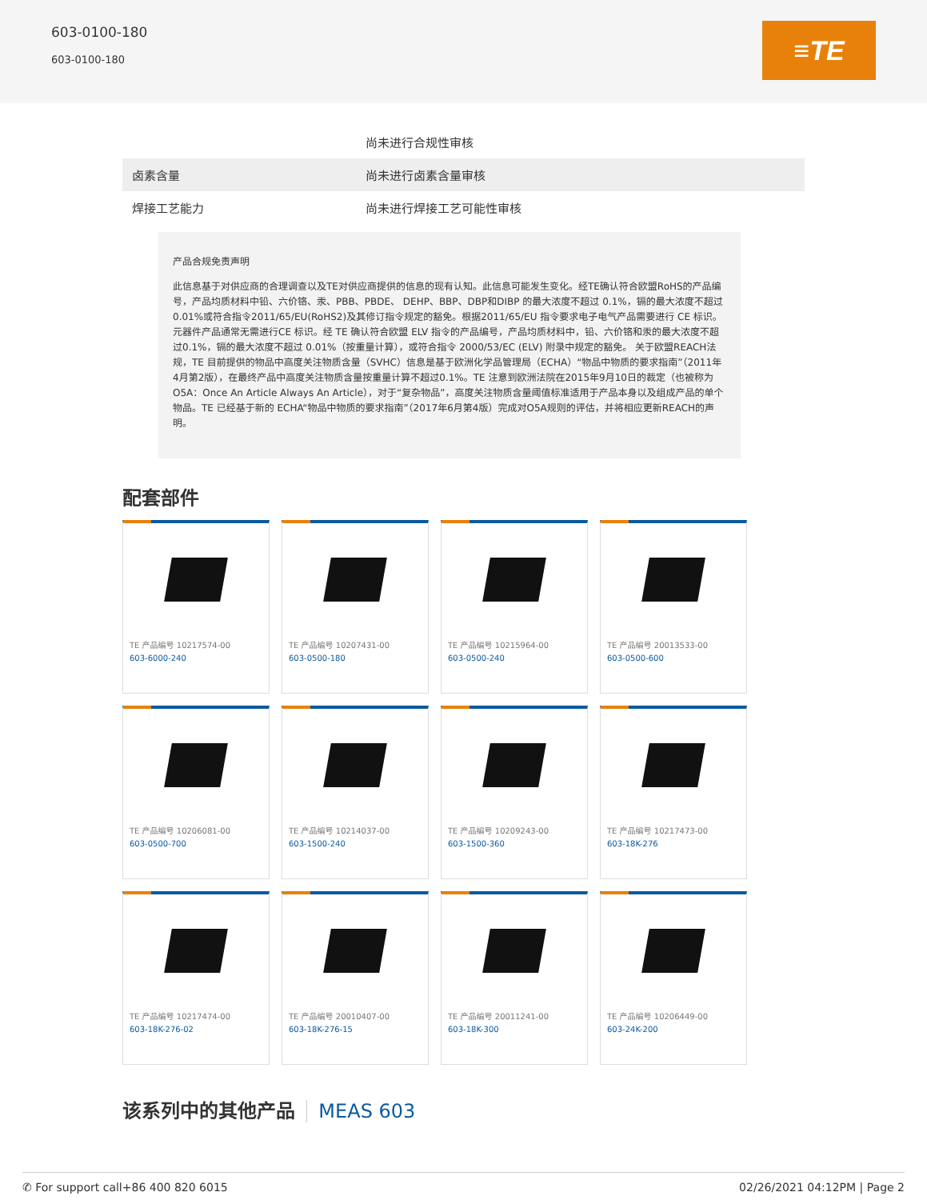603-0100-180
603-0100-180
≡TE
| | 尚未进行合规性审核 |
| 卤素含量 | 尚未进行卤素含量审核 |
| 焊接工艺能力 | 尚未进行焊接工艺可能性审核 |
产品合规免责声明
此信息基于对供应商的合理调查以及TE对供应商提供的信息的现有认知。此信息可能发生变化。经TE确认符合欧盟RoHS的产品编号，产品均质材料中铅、六价铬、汞、PBB、PBDE、 DEHP、BBP、DBP和DIBP 的最大浓度不超过 0.1%，镉的最大浓度不超过 0.01%或符合指令2011/65/EU(RoHS2)及其修订指令规定的豁免。根据2011/65/EU 指令要求电子电气产品需要进行 CE 标识。元器件产品通常无需进行CE 标识。经 TE 确认符合欧盟 ELV 指令的产品编号，产品均质材料中，铅、六价铬和汞的最大浓度不超过0.1%，镉的最大浓度不超过 0.01%（按重量计算），或符合指令 2000/53/EC (ELV) 附录中规定的豁免。 关于欧盟REACH法规，TE 目前提供的物品中高度关注物质含量（SVHC）信息是基于欧洲化学品管理局（ECHA）“物品中物质的要求指南”（2011年4月第2版），在最终产品中高度关注物质含量按重量计算不超过0.1%。TE 注意到欧洲法院在2015年9月10日的裁定（也被称为O5A：Once An Article Always An Article），对于“复杂物品”，高度关注物质含量阈值标准适用于产品本身以及组成产品的单个物品。TE 已经基于新的 ECHA“物品中物质的要求指南”（2017年6月第4版）完成对O5A规则的评估，并将相应更新REACH的声明。
配套部件
TE 产品编号 10217574-00
603-6000-240
TE 产品编号 10207431-00
603-0500-180
TE 产品编号 10215964-00
603-0500-240
TE 产品编号 20013533-00
603-0500-600
TE 产品编号 10206081-00
603-0500-700
TE 产品编号 10214037-00
603-1500-240
TE 产品编号 10209243-00
603-1500-360
TE 产品编号 10217473-00
603-18K-276
TE 产品编号 10217474-00
603-18K-276-02
TE 产品编号 20010407-00
603-18K-276-15
TE 产品编号 20011241-00
603-18K-300
TE 产品编号 10206449-00
603-24K-200
该系列中的其他产品 MEAS 603
✆ For support call+86 400 820 6015 02/26/2021 04:12PM | Page 2